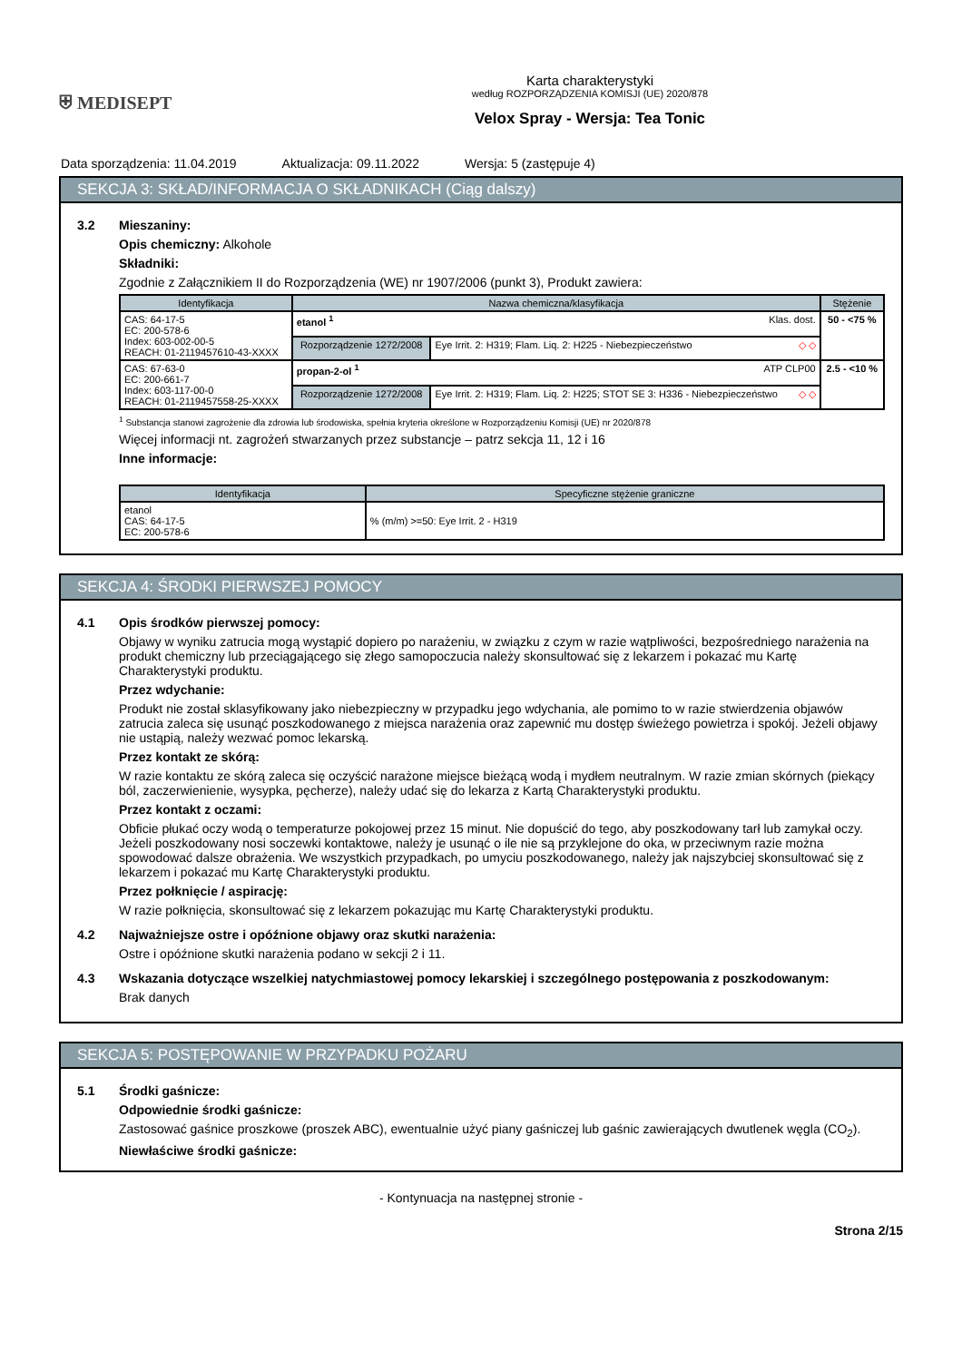⛨ MEDISEPT
Karta charakterystyki
według ROZPORZĄDZENIA KOMISJI (UE) 2020/878
Velox Spray - Wersja: Tea Tonic
Data sporządzenia: 11.04.2019 Aktualizacja: 09.11.2022 Wersja: 5 (zastępuje 4)
SEKCJA 3: SKŁAD/INFORMACJA O SKŁADNIKACH (Ciąg dalszy)
3.2 Mieszaniny:
Opis chemiczny: Alkohole
Składniki:
Zgodnie z Załącznikiem II do Rozporządzenia (WE) nr 1907/2006 (punkt 3), Produkt zawiera:
| Identyfikacja | Nazwa chemiczna/klasyfikacja | | Stężenie |
| --- | --- | --- | --- |
| CAS: 64-17-5 EC: 200-578-6 Index: 603-002-00-5 REACH: 01-2119457610-43-XXXX | etanol <sup>1</sup> Klas. dost. | | 50 - <75 % |
| | Rozporządzenie 1272/2008 | Eye Irrit. 2: H319; Flam. Liq. 2: H225 - Niebezpieczeństwo ◇ ◇ | |
| CAS: 67-63-0 EC: 200-661-7 Index: 603-117-00-0 REACH: 01-2119457558-25-XXXX | propan-2-ol <sup>1</sup> ATP CLP00 | | 2.5 - <10 % |
| | Rozporządzenie 1272/2008 | Eye Irrit. 2: H319; Flam. Liq. 2: H225; STOT SE 3: H336 - Niebezpieczeństwo ◇ ◇ | |
<sup>1</sup> Substancja stanowi zagrożenie dla zdrowia lub środowiska, spełnia kryteria określone w Rozporządzeniu Komisji (UE) nr 2020/878
Więcej informacji nt. zagrożeń stwarzanych przez substancje – patrz sekcja 11, 12 i 16
Inne informacje:
| Identyfikacja | Specyficzne stężenie graniczne |
| --- | --- |
| etanol CAS: 64-17-5 EC: 200-578-6 | % (m/m) >=50: Eye Irrit. 2 - H319 |
SEKCJA 4: ŚRODKI PIERWSZEJ POMOCY
4.1 Opis środków pierwszej pomocy:
Objawy w wyniku zatrucia mogą wystąpić dopiero po narażeniu, w związku z czym w razie wątpliwości, bezpośredniego narażenia na produkt chemiczny lub przeciągającego się złego samopoczucia należy skonsultować się z lekarzem i pokazać mu Kartę Charakterystyki produktu.
Przez wdychanie:
Produkt nie został sklasyfikowany jako niebezpieczny w przypadku jego wdychania, ale pomimo to w razie stwierdzenia objawów zatrucia zaleca się usunąć poszkodowanego z miejsca narażenia oraz zapewnić mu dostęp świeżego powietrza i spokój. Jeżeli objawy nie ustąpią, należy wezwać pomoc lekarską.
Przez kontakt ze skórą:
W razie kontaktu ze skórą zaleca się oczyścić narażone miejsce bieżącą wodą i mydłem neutralnym. W razie zmian skórnych (piekący ból, zaczerwienienie, wysypka, pęcherze), należy udać się do lekarza z Kartą Charakterystyki produktu.
Przez kontakt z oczami:
Obficie płukać oczy wodą o temperaturze pokojowej przez 15 minut. Nie dopuścić do tego, aby poszkodowany tarł lub zamykał oczy. Jeżeli poszkodowany nosi soczewki kontaktowe, należy je usunąć o ile nie są przyklejone do oka, w przeciwnym razie można spowodować dalsze obrażenia. We wszystkich przypadkach, po umyciu poszkodowanego, należy jak najszybciej skonsultować się z lekarzem i pokazać mu Kartę Charakterystyki produktu.
Przez połknięcie / aspirację:
W razie połknięcia, skonsultować się z lekarzem pokazując mu Kartę Charakterystyki produktu.
4.2 Najważniejsze ostre i opóźnione objawy oraz skutki narażenia:
Ostre i opóźnione skutki narażenia podano w sekcji 2 i 11.
4.3 Wskazania dotyczące wszelkiej natychmiastowej pomocy lekarskiej i szczególnego postępowania z poszkodowanym:
Brak danych
SEKCJA 5: POSTĘPOWANIE W PRZYPADKU POŻARU
5.1 Środki gaśnicze:
Odpowiednie środki gaśnicze:
Zastosować gaśnice proszkowe (proszek ABC), ewentualnie użyć piany gaśniczej lub gaśnic zawierających dwutlenek węgla (CO<sub>2</sub>).
Niewłaściwe środki gaśnicze:
- Kontynuacja na następnej stronie -
Strona 2/15